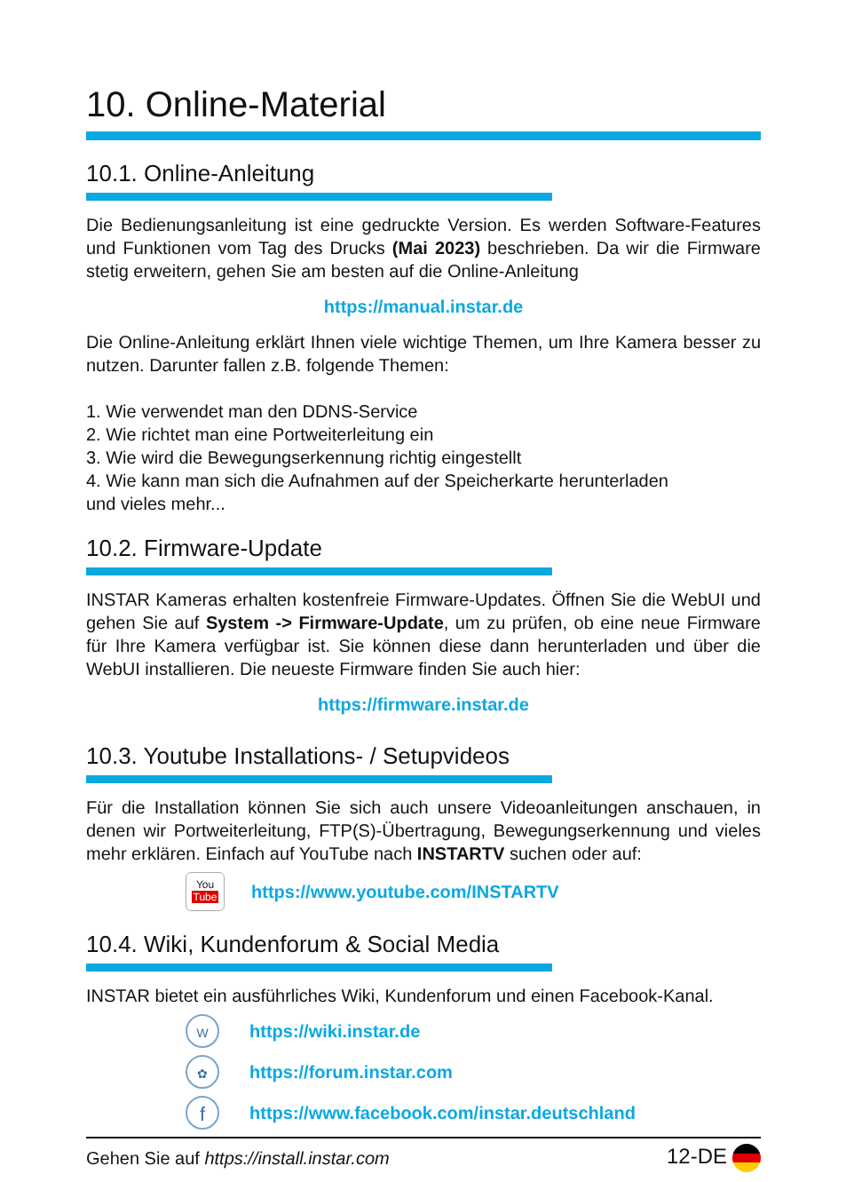10. Online-Material
10.1. Online-Anleitung
Die Bedienungsanleitung ist eine gedruckte Version. Es werden Software-Features und Funktionen vom Tag des Drucks (Mai 2023) beschrieben. Da wir die Firmware stetig erweitern, gehen Sie am besten auf die Online-Anleitung
https://manual.instar.de
Die Online-Anleitung erklärt Ihnen viele wichtige Themen, um Ihre Kamera besser zu nutzen. Darunter fallen z.B. folgende Themen:
1. Wie verwendet man den DDNS-Service
2. Wie richtet man eine Portweiterleitung ein
3. Wie wird die Bewegungserkennung richtig eingestellt
4. Wie kann man sich die Aufnahmen auf der Speicherkarte herunterladen
und vieles mehr...
10.2. Firmware-Update
INSTAR Kameras erhalten kostenfreie Firmware-Updates. Öffnen Sie die WebUI und gehen Sie auf System -> Firmware-Update, um zu prüfen, ob eine neue Firmware für Ihre Kamera verfügbar ist. Sie können diese dann herunterladen und über die WebUI installieren. Die neueste Firmware finden Sie auch hier:
https://firmware.instar.de
10.3. Youtube Installations- / Setupvideos
Für die Installation können Sie sich auch unsere Videoanleitungen anschauen, in denen wir Portweiterleitung, FTP(S)-Übertragung, Bewegungserkennung und vieles mehr erklären. Einfach auf YouTube nach INSTARTV suchen oder auf:
You
Tube
https://www.youtube.com/INSTARTV
10.4. Wiki, Kundenforum & Social Media
INSTAR bietet ein ausführliches Wiki, Kundenforum und einen Facebook-Kanal.
W
https://wiki.instar.de
✿
https://forum.instar.com
f
https://www.facebook.com/instar.deutschland
Gehen Sie auf https://install.instar.com 12-DE